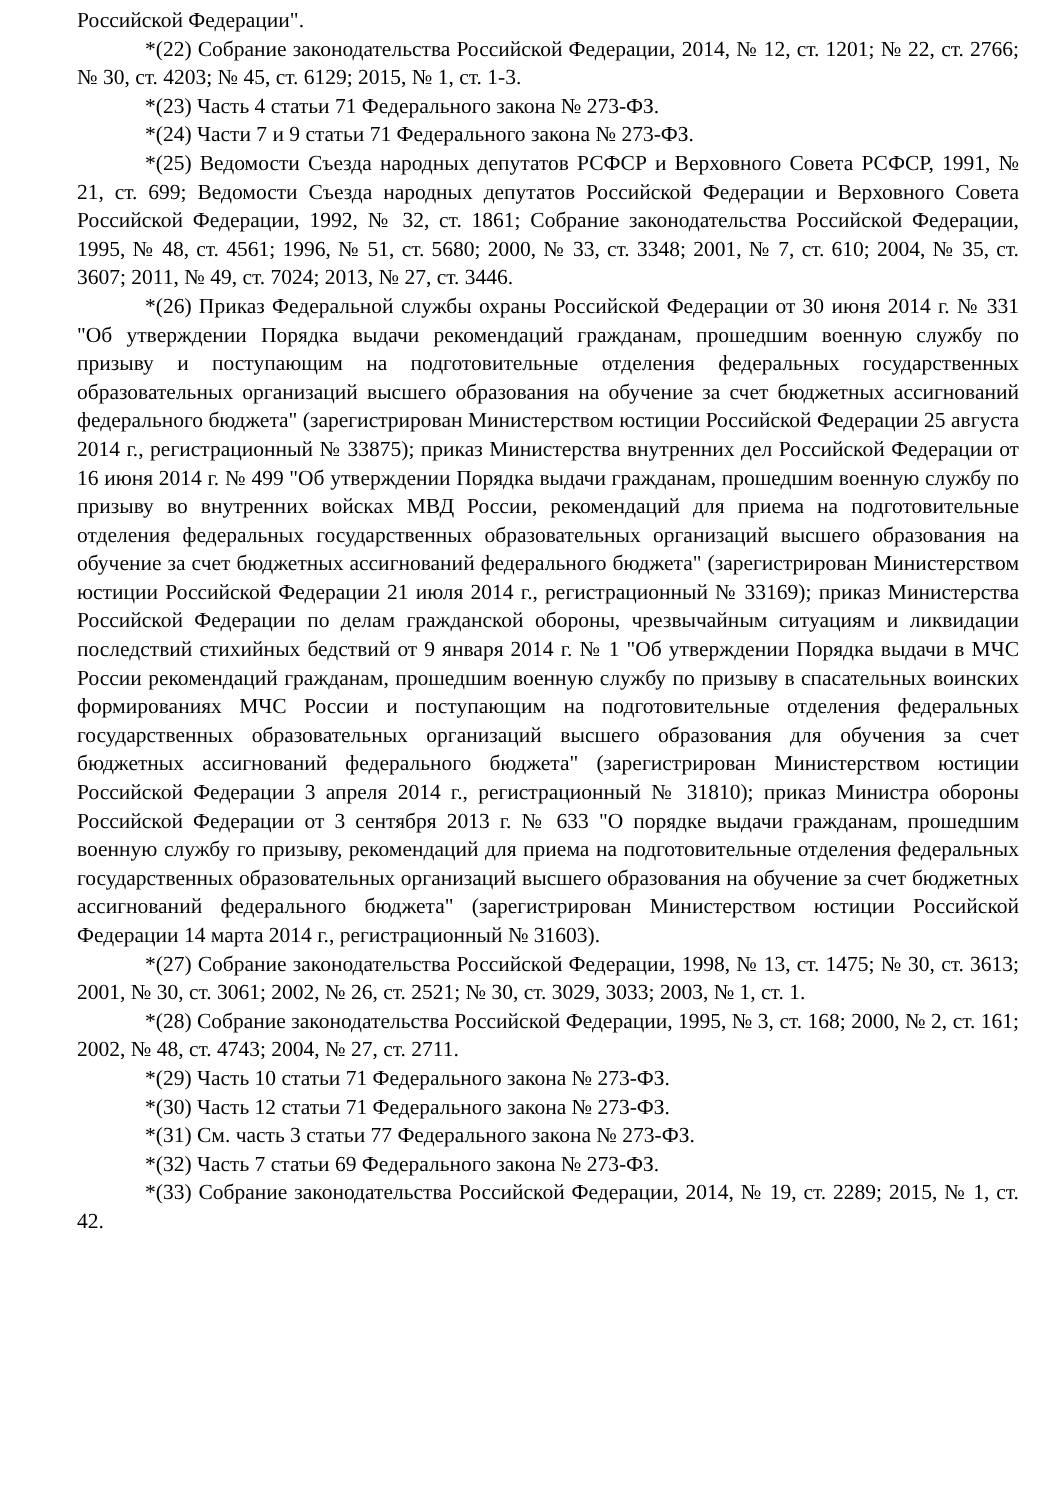Российской Федерации".
*(22) Собрание законодательства Российской Федерации, 2014, № 12, ст. 1201; № 22, ст. 2766; № 30, ст. 4203; № 45, ст. 6129; 2015, № 1, ст. 1-3.
*(23) Часть 4 статьи 71 Федерального закона № 273-ФЗ.
*(24) Части 7 и 9 статьи 71 Федерального закона № 273-ФЗ.
*(25) Ведомости Съезда народных депутатов РСФСР и Верховного Совета РСФСР, 1991, № 21, ст. 699; Ведомости Съезда народных депутатов Российской Федерации и Верховного Совета Российской Федерации, 1992, № 32, ст. 1861; Собрание законодательства Российской Федерации, 1995, № 48, ст. 4561; 1996, № 51, ст. 5680; 2000, № 33, ст. 3348; 2001, № 7, ст. 610; 2004, № 35, ст. 3607; 2011, № 49, ст. 7024; 2013, № 27, ст. 3446.
*(26) Приказ Федеральной службы охраны Российской Федерации от 30 июня 2014 г. № 331 "Об утверждении Порядка выдачи рекомендаций гражданам, прошедшим военную службу по призыву и поступающим на подготовительные отделения федеральных государственных образовательных организаций высшего образования на обучение за счет бюджетных ассигнований федерального бюджета" (зарегистрирован Министерством юстиции Российской Федерации 25 августа 2014 г., регистрационный № 33875); приказ Министерства внутренних дел Российской Федерации от 16 июня 2014 г. № 499 "Об утверждении Порядка выдачи гражданам, прошедшим военную службу по призыву во внутренних войсках МВД России, рекомендаций для приема на подготовительные отделения федеральных государственных образовательных организаций высшего образования на обучение за счет бюджетных ассигнований федерального бюджета" (зарегистрирован Министерством юстиции Российской Федерации 21 июля 2014 г., регистрационный № 33169); приказ Министерства Российской Федерации по делам гражданской обороны, чрезвычайным ситуациям и ликвидации последствий стихийных бедствий от 9 января 2014 г. № 1 "Об утверждении Порядка выдачи в МЧС России рекомендаций гражданам, прошедшим военную службу по призыву в спасательных воинских формированиях МЧС России и поступающим на подготовительные отделения федеральных государственных образовательных организаций высшего образования для обучения за счет бюджетных ассигнований федерального бюджета" (зарегистрирован Министерством юстиции Российской Федерации 3 апреля 2014 г., регистрационный № 31810); приказ Министра обороны Российской Федерации от 3 сентября 2013 г. № 633 "О порядке выдачи гражданам, прошедшим военную службу го призыву, рекомендаций для приема на подготовительные отделения федеральных государственных образовательных организаций высшего образования на обучение за счет бюджетных ассигнований федерального бюджета" (зарегистрирован Министерством юстиции Российской Федерации 14 марта 2014 г., регистрационный № 31603).
*(27) Собрание законодательства Российской Федерации, 1998, № 13, ст. 1475; № 30, ст. 3613; 2001, № 30, ст. 3061; 2002, № 26, ст. 2521; № 30, ст. 3029, 3033; 2003, № 1, ст. 1.
*(28) Собрание законодательства Российской Федерации, 1995, № 3, ст. 168; 2000, № 2, ст. 161; 2002, № 48, ст. 4743; 2004, № 27, ст. 2711.
*(29) Часть 10 статьи 71 Федерального закона № 273-ФЗ.
*(30) Часть 12 статьи 71 Федерального закона № 273-ФЗ.
*(31) См. часть 3 статьи 77 Федерального закона № 273-ФЗ.
*(32) Часть 7 статьи 69 Федерального закона № 273-ФЗ.
*(33) Собрание законодательства Российской Федерации, 2014, № 19, ст. 2289; 2015, № 1, ст. 42.